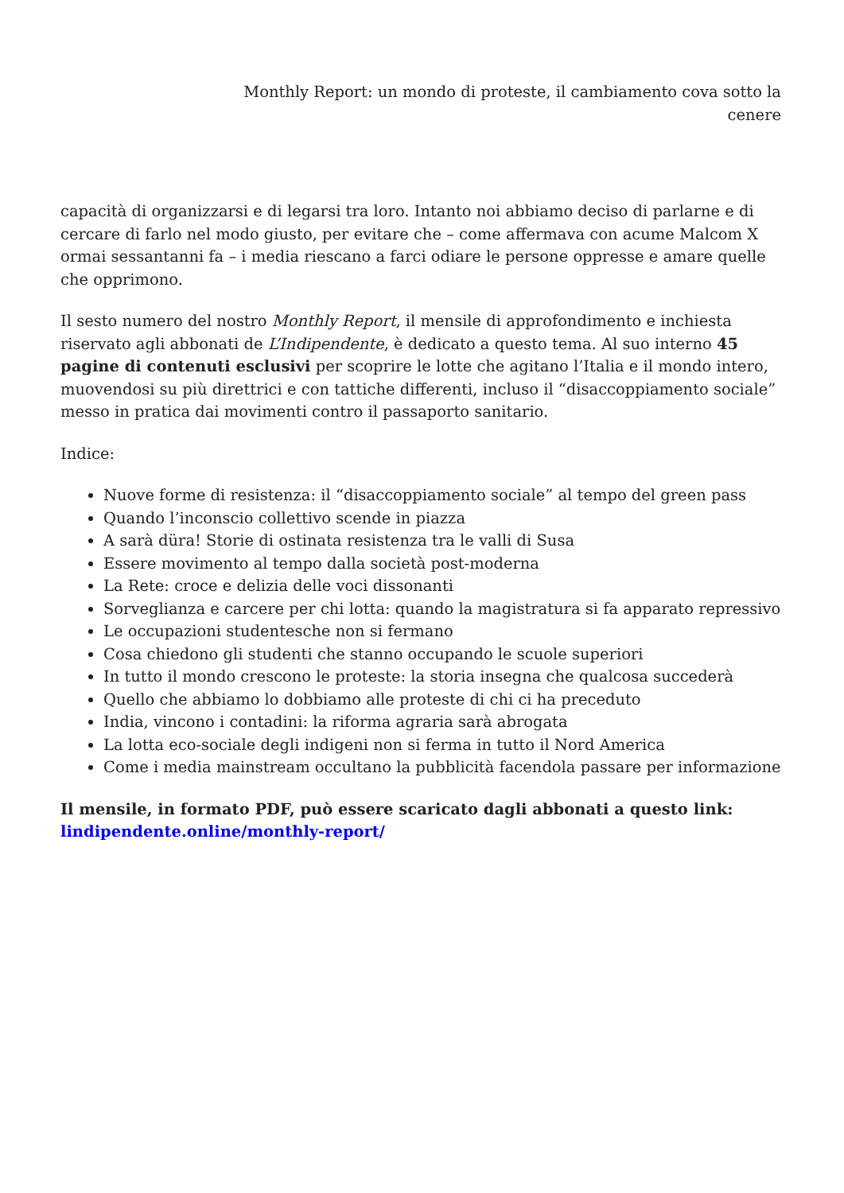Monthly Report: un mondo di proteste, il cambiamento cova sotto la cenere
capacità di organizzarsi e di legarsi tra loro. Intanto noi abbiamo deciso di parlarne e di cercare di farlo nel modo giusto, per evitare che – come affermava con acume Malcom X ormai sessantanni fa – i media riescano a farci odiare le persone oppresse e amare quelle che opprimono.
Il sesto numero del nostro Monthly Report, il mensile di approfondimento e inchiesta riservato agli abbonati de L’Indipendente, è dedicato a questo tema. Al suo interno 45 pagine di contenuti esclusivi per scoprire le lotte che agitano l’Italia e il mondo intero, muovendosi su più direttrici e con tattiche differenti, incluso il “disaccoppiamento sociale” messo in pratica dai movimenti contro il passaporto sanitario.
Indice:
Nuove forme di resistenza: il “disaccoppiamento sociale” al tempo del green pass
Quando l’inconscio collettivo scende in piazza
A sarà düra! Storie di ostinata resistenza tra le valli di Susa
Essere movimento al tempo dalla società post-moderna
La Rete: croce e delizia delle voci dissonanti
Sorveglianza e carcere per chi lotta: quando la magistratura si fa apparato repressivo
Le occupazioni studentesche non si fermano
Cosa chiedono gli studenti che stanno occupando le scuole superiori
In tutto il mondo crescono le proteste: la storia insegna che qualcosa succederà
Quello che abbiamo lo dobbiamo alle proteste di chi ci ha preceduto
India, vincono i contadini: la riforma agraria sarà abrogata
La lotta eco-sociale degli indigeni non si ferma in tutto il Nord America
Come i media mainstream occultano la pubblicità facendola passare per informazione
Il mensile, in formato PDF, può essere scaricato dagli abbonati a questo link: lindipendente.online/monthly-report/